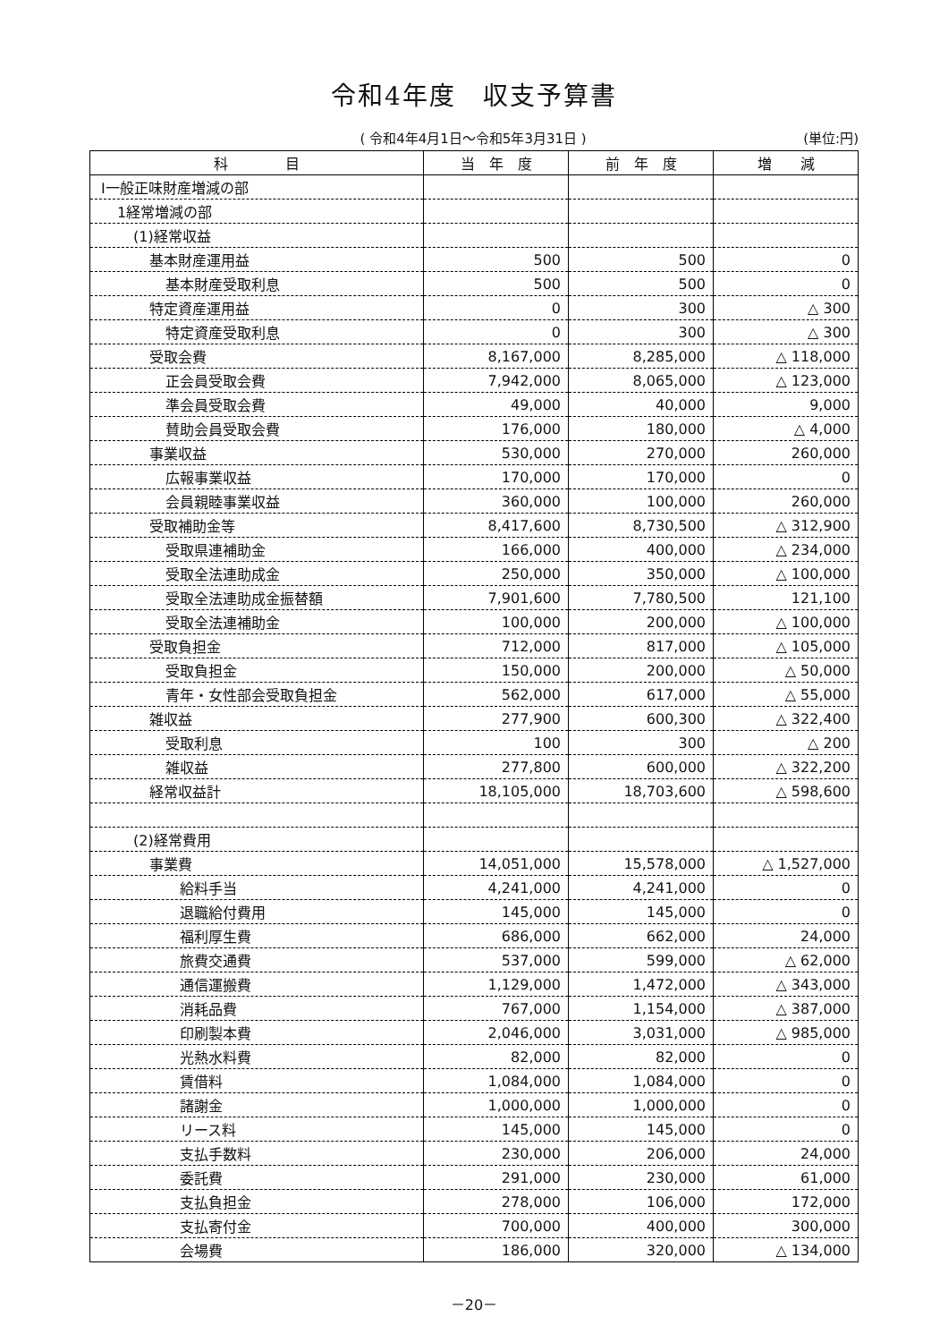令和4年度　収支予算書
( 令和4年4月1日～令和5年3月31日 ) (単位:円)
| 科 目 | 当 年 度 | 前 年 度 | 増 減 |
| --- | --- | --- | --- |
| Ⅰ一般正味財産増減の部 | | | |
| 1経常増減の部 | | | |
| (1)経常収益 | | | |
| 基本財産運用益 | 500 | 500 | 0 |
| 基本財産受取利息 | 500 | 500 | 0 |
| 特定資産運用益 | 0 | 300 | △ 300 |
| 特定資産受取利息 | 0 | 300 | △ 300 |
| 受取会費 | 8,167,000 | 8,285,000 | △ 118,000 |
| 正会員受取会費 | 7,942,000 | 8,065,000 | △ 123,000 |
| 準会員受取会費 | 49,000 | 40,000 | 9,000 |
| 賛助会員受取会費 | 176,000 | 180,000 | △ 4,000 |
| 事業収益 | 530,000 | 270,000 | 260,000 |
| 広報事業収益 | 170,000 | 170,000 | 0 |
| 会員親睦事業収益 | 360,000 | 100,000 | 260,000 |
| 受取補助金等 | 8,417,600 | 8,730,500 | △ 312,900 |
| 受取県連補助金 | 166,000 | 400,000 | △ 234,000 |
| 受取全法連助成金 | 250,000 | 350,000 | △ 100,000 |
| 受取全法連助成金振替額 | 7,901,600 | 7,780,500 | 121,100 |
| 受取全法連補助金 | 100,000 | 200,000 | △ 100,000 |
| 受取負担金 | 712,000 | 817,000 | △ 105,000 |
| 受取負担金 | 150,000 | 200,000 | △ 50,000 |
| 青年・女性部会受取負担金 | 562,000 | 617,000 | △ 55,000 |
| 雑収益 | 277,900 | 600,300 | △ 322,400 |
| 受取利息 | 100 | 300 | △ 200 |
| 雑収益 | 277,800 | 600,000 | △ 322,200 |
| 経常収益計 | 18,105,000 | 18,703,600 | △ 598,600 |
| (2)経常費用 | | | |
| 事業費 | 14,051,000 | 15,578,000 | △ 1,527,000 |
| 給料手当 | 4,241,000 | 4,241,000 | 0 |
| 退職給付費用 | 145,000 | 145,000 | 0 |
| 福利厚生費 | 686,000 | 662,000 | 24,000 |
| 旅費交通費 | 537,000 | 599,000 | △ 62,000 |
| 通信運搬費 | 1,129,000 | 1,472,000 | △ 343,000 |
| 消耗品費 | 767,000 | 1,154,000 | △ 387,000 |
| 印刷製本費 | 2,046,000 | 3,031,000 | △ 985,000 |
| 光熱水料費 | 82,000 | 82,000 | 0 |
| 賃借料 | 1,084,000 | 1,084,000 | 0 |
| 諸謝金 | 1,000,000 | 1,000,000 | 0 |
| リース料 | 145,000 | 145,000 | 0 |
| 支払手数料 | 230,000 | 206,000 | 24,000 |
| 委託費 | 291,000 | 230,000 | 61,000 |
| 支払負担金 | 278,000 | 106,000 | 172,000 |
| 支払寄付金 | 700,000 | 400,000 | 300,000 |
| 会場費 | 186,000 | 320,000 | △ 134,000 |
－20－